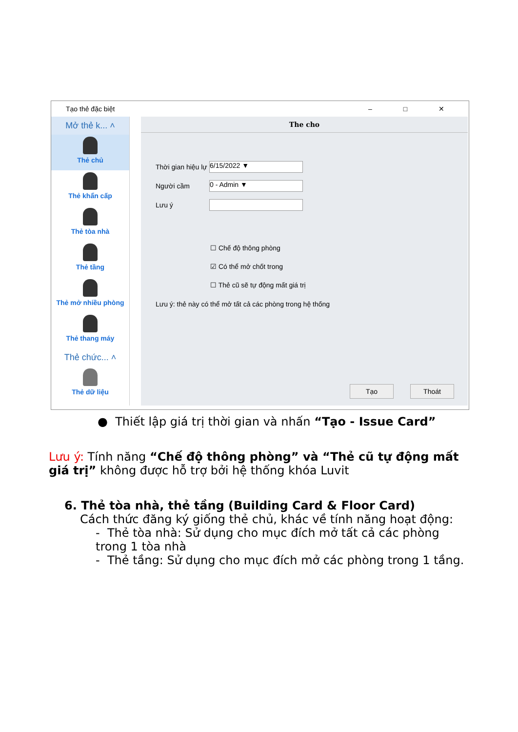Tạo thẻ đặc biệt – □ ✕
Mở thẻ k... ˄
Thẻ chủ
Thẻ khẩn cấp
Thẻ tòa nhà
Thẻ tầng
Thẻ mở nhiều phòng
Thẻ thang máy
Thẻ chức... ˄
Thẻ dữ liệu
The cho
Thời gian hiệu lự
6/15/2022 ▼
Người cầm
0 - Admin ▼
Lưu ý
☐ Chế độ thông phòng
☑ Có thể mở chốt trong
☐ Thẻ cũ sẽ tự động mất giá trị
Lưu ý: thẻ này có thể mở tất cả các phòng trong hệ thống
Tạo Thoát
● Thiết lập giá trị thời gian và nhấn “Tạo - Issue Card”
Lưu ý: Tính năng “Chế độ thông phòng” và “Thẻ cũ tự động mất giá trị” không được hỗ trợ bởi hệ thống khóa Luvit
6. Thẻ tòa nhà, thẻ tầng (Building Card & Floor Card)
Cách thức đăng ký giống thẻ chủ, khác về tính năng hoạt động:
- Thẻ tòa nhà: Sử dụng cho mục đích mở tất cả các phòng trong 1 tòa nhà
- Thẻ tầng: Sử dụng cho mục đích mở các phòng trong 1 tầng.